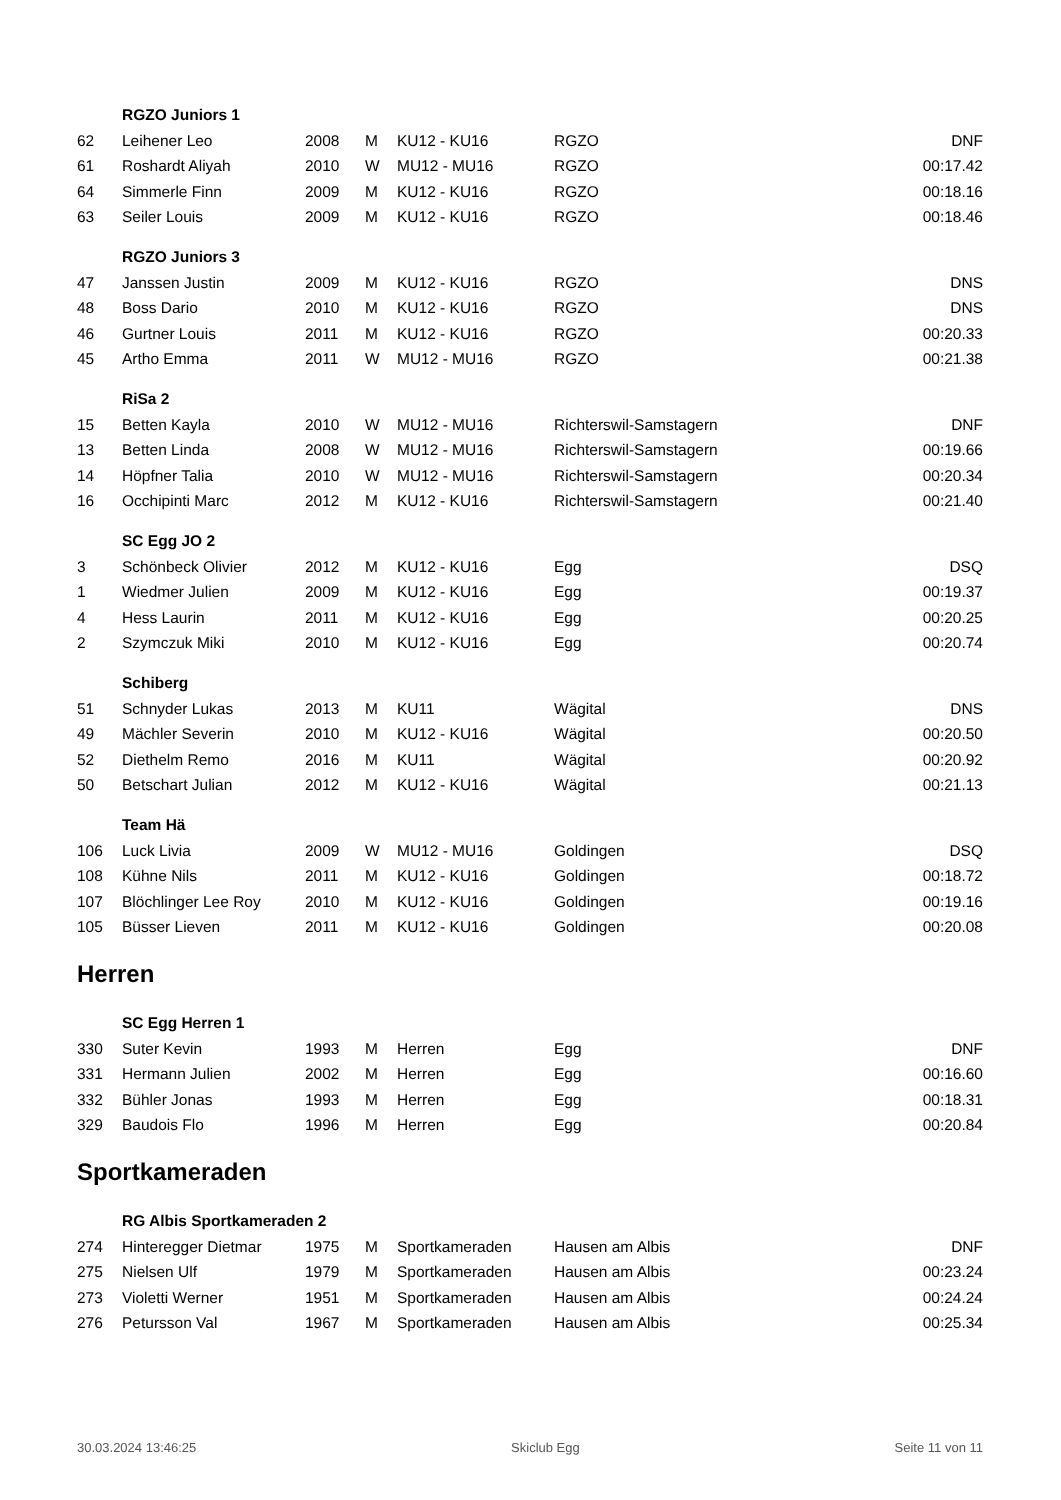| | RGZO Juniors 1 | | | | | |
| 62 | Leihener Leo | 2008 | M | KU12 - KU16 | RGZO | DNF |
| 61 | Roshardt Aliyah | 2010 | W | MU12 - MU16 | RGZO | 00:17.42 |
| 64 | Simmerle Finn | 2009 | M | KU12 - KU16 | RGZO | 00:18.16 |
| 63 | Seiler Louis | 2009 | M | KU12 - KU16 | RGZO | 00:18.46 |
| | RGZO Juniors 3 | | | | | |
| 47 | Janssen Justin | 2009 | M | KU12 - KU16 | RGZO | DNS |
| 48 | Boss Dario | 2010 | M | KU12 - KU16 | RGZO | DNS |
| 46 | Gurtner Louis | 2011 | M | KU12 - KU16 | RGZO | 00:20.33 |
| 45 | Artho Emma | 2011 | W | MU12 - MU16 | RGZO | 00:21.38 |
| | RiSa 2 | | | | | |
| 15 | Betten Kayla | 2010 | W | MU12 - MU16 | Richterswil-Samstagern | DNF |
| 13 | Betten Linda | 2008 | W | MU12 - MU16 | Richterswil-Samstagern | 00:19.66 |
| 14 | Höpfner Talia | 2010 | W | MU12 - MU16 | Richterswil-Samstagern | 00:20.34 |
| 16 | Occhipinti Marc | 2012 | M | KU12 - KU16 | Richterswil-Samstagern | 00:21.40 |
| | SC Egg JO 2 | | | | | |
| 3 | Schönbeck Olivier | 2012 | M | KU12 - KU16 | Egg | DSQ |
| 1 | Wiedmer Julien | 2009 | M | KU12 - KU16 | Egg | 00:19.37 |
| 4 | Hess Laurin | 2011 | M | KU12 - KU16 | Egg | 00:20.25 |
| 2 | Szymczuk Miki | 2010 | M | KU12 - KU16 | Egg | 00:20.74 |
| | Schiberg | | | | | |
| 51 | Schnyder Lukas | 2013 | M | KU11 | Wägital | DNS |
| 49 | Mächler Severin | 2010 | M | KU12 - KU16 | Wägital | 00:20.50 |
| 52 | Diethelm Remo | 2016 | M | KU11 | Wägital | 00:20.92 |
| 50 | Betschart Julian | 2012 | M | KU12 - KU16 | Wägital | 00:21.13 |
| | Team Hä | | | | | |
| 106 | Luck Livia | 2009 | W | MU12 - MU16 | Goldingen | DSQ |
| 108 | Kühne Nils | 2011 | M | KU12 - KU16 | Goldingen | 00:18.72 |
| 107 | Blöchlinger Lee Roy | 2010 | M | KU12 - KU16 | Goldingen | 00:19.16 |
| 105 | Büsser Lieven | 2011 | M | KU12 - KU16 | Goldingen | 00:20.08 |
Herren
| | SC Egg Herren 1 | | | | | |
| 330 | Suter Kevin | 1993 | M | Herren | Egg | DNF |
| 331 | Hermann Julien | 2002 | M | Herren | Egg | 00:16.60 |
| 332 | Bühler Jonas | 1993 | M | Herren | Egg | 00:18.31 |
| 329 | Baudois Flo | 1996 | M | Herren | Egg | 00:20.84 |
Sportkameraden
| | RG Albis Sportkameraden 2 | | | | | |
| 274 | Hinteregger Dietmar | 1975 | M | Sportkameraden | Hausen am Albis | DNF |
| 275 | Nielsen Ulf | 1979 | M | Sportkameraden | Hausen am Albis | 00:23.24 |
| 273 | Violetti Werner | 1951 | M | Sportkameraden | Hausen am Albis | 00:24.24 |
| 276 | Petursson Val | 1967 | M | Sportkameraden | Hausen am Albis | 00:25.34 |
30.03.2024 13:46:25 Skiclub Egg Seite 11 von 11